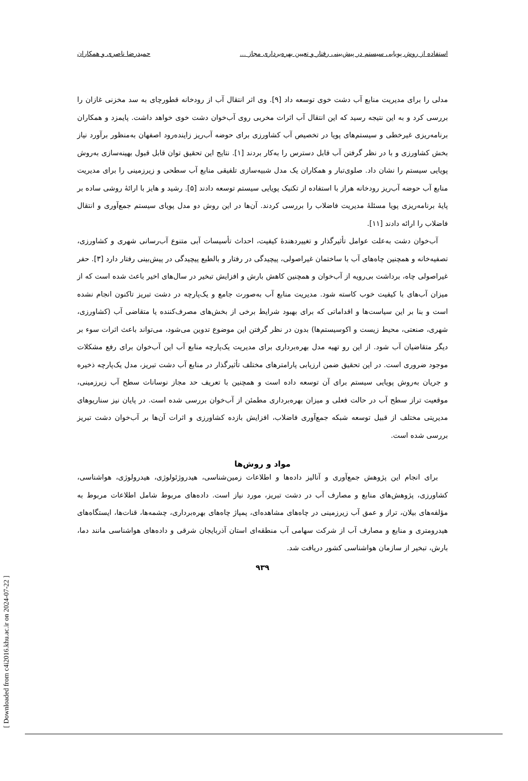استفاده از روش پویایی سیستم در پیش‌بینی رفتار و تعیین بهره‌برداری مجاز ... حمیدرضا ناصری و همکاران
مدلی را برای مدیریت منابع آب دشت خوی توسعه داد [۹]. وی اثر انتقال آب از رودخانه قطورچای به سد مخزنی غازان را بررسی کرد و به این نتیجه رسید که این انتقال آب اثرات مخربی روی آب‌خوان دشت خوی خواهد داشت. پایمزد و همکاران برنامه‌ریزی غیرخطی و سیستم‌های پویا در تخصیص آب کشاورزی برای حوضه آب‌ریز زاینده‌رود اصفهان به‌منظور برآورد نیاز بخش کشاورزی و با در نظر گرفتن آب قابل دسترس را به‌کار بردند [۱]. نتایج این تحقیق توان قابل قبول بهینه‌سازی به‌روش پویایی سیستم را نشان داد. صلوی‌تبار و همکاران یک مدل شبیه‌سازی تلفیقی منابع آب سطحی و زیرزمینی را برای مدیریت منابع آب حوضه آب‌ریز رودخانه هراز با استفاده از تکنیک پویایی سیستم توسعه دادند [۵]. رشید و هایز با ارائهٔ روشی ساده بر پایهٔ برنامه‌ریزی پویا مسئلهٔ مدیریت فاضلاب را بررسی کردند. آن‌ها در این روش دو مدل پویای سیستم جمع‌آوری و انتقال فاضلاب را ارائه دادند [۱۱].
آب‌خوان دشت به‌علت عوامل تأثیرگذار و تغییردهندهٔ کیفیت، احداث تأسیسات آبی متنوع آب‌رسانی شهری و کشاورزی، تصفیه‌خانه و همچنین چاه‌های آب با ساختمان غیراصولی، پیچیدگی در رفتار و بالطبع پیچیدگی در پیش‌بینی رفتار دارد [۳]. حفر غیراصولی چاه، برداشت بی‌رویه از آب‌خوان و همچنین کاهش بارش و افزایش تبخیر در سال‌های اخیر باعث شده است که از میزان آب‌های با کیفیت خوب کاسته شود. مدیریت منابع آب به‌صورت جامع و یک‌پارچه در دشت تبریز تاکنون انجام نشده است و بنا بر این سیاست‌ها و اقداماتی که برای بهبود شرایط برخی از بخش‌های مصرف‌کننده یا متقاضی آب (کشاورزی، شهری، صنعتی، محیط زیست و اکوسیستم‌ها) بدون در نظر گرفتن این موضوع تدوین می‌شود، می‌تواند باعث اثرات سوء بر دیگر متقاضیان آب شود. از این رو تهیه مدل بهره‌برداری برای مدیریت یک‌پارچه منابع آب این آب‌خوان برای رفع مشکلات موجود ضروری است. در این تحقیق ضمن ارزیابی پارامترهای مختلف تأثیرگذار در منابع آب دشت تبریز، مدل یک‌پارچه ذخیره و جریان به‌روش پویایی سیستم برای آن توسعه داده است و همچنین با تعریف حد مجاز نوسانات سطح آب زیرزمینی، موقعیت تراز سطح آب در حالت فعلی و میزان بهره‌برداری مطمئن از آب‌خوان بررسی شده است. در پایان نیز سناریوهای مدیریتی مختلف از قبیل توسعه شبکه جمع‌آوری فاضلاب، افزایش بازده کشاورزی و اثرات آن‌ها بر آب‌خوان دشت تبریز بررسی شده است.
مواد و روش‌ها
برای انجام این پژوهش جمع‌آوری و آنالیز داده‌ها و اطلاعات زمین‌شناسی، هیدروژئولوژی، هیدرولوژی، هواشناسی، کشاورزی، پژوهش‌های منابع و مصارف آب در دشت تبریز، مورد نیاز است. داده‌های مربوط شامل اطلاعات مربوط به مؤلفه‌های بیلان، تراز و عمق آب زیرزمینی در چاه‌های مشاهده‌ای، پمپاژ چاه‌های بهره‌برداری، چشمه‌ها، قنات‌ها، ایستگاه‌های هیدرومتری و منابع و مصارف آب از شرکت سهامی آب منطقه‌ای استان آذربایجان شرقی و داده‌های هواشناسی مانند دما، بارش، تبخیر از سازمان هواشناسی کشور دریافت شد.
۹۳۹
[ Downloaded from c4i2016.khu.ac.ir on 2024-07-22 ]